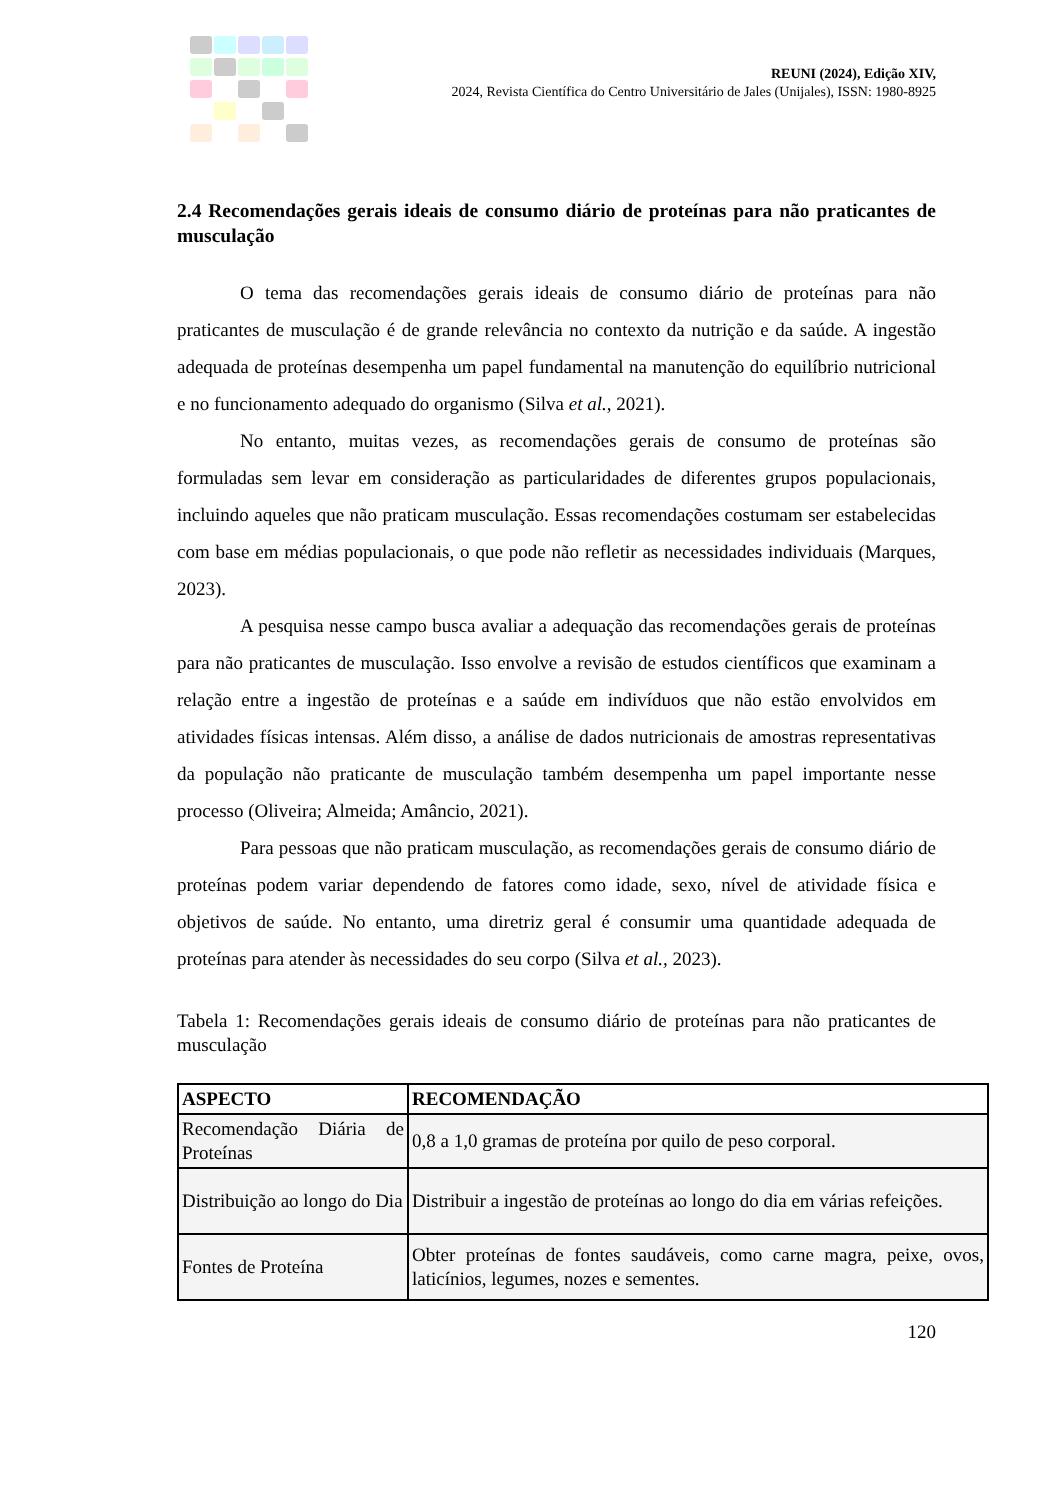REUNI (2024), Edição XIV,
2024, Revista Científica do Centro Universitário de Jales (Unijales), ISSN: 1980-8925
2.4 Recomendações gerais ideais de consumo diário de proteínas para não praticantes de musculação
O tema das recomendações gerais ideais de consumo diário de proteínas para não praticantes de musculação é de grande relevância no contexto da nutrição e da saúde. A ingestão adequada de proteínas desempenha um papel fundamental na manutenção do equilíbrio nutricional e no funcionamento adequado do organismo (Silva et al., 2021).
No entanto, muitas vezes, as recomendações gerais de consumo de proteínas são formuladas sem levar em consideração as particularidades de diferentes grupos populacionais, incluindo aqueles que não praticam musculação. Essas recomendações costumam ser estabelecidas com base em médias populacionais, o que pode não refletir as necessidades individuais (Marques, 2023).
A pesquisa nesse campo busca avaliar a adequação das recomendações gerais de proteínas para não praticantes de musculação. Isso envolve a revisão de estudos científicos que examinam a relação entre a ingestão de proteínas e a saúde em indivíduos que não estão envolvidos em atividades físicas intensas. Além disso, a análise de dados nutricionais de amostras representativas da população não praticante de musculação também desempenha um papel importante nesse processo (Oliveira; Almeida; Amâncio, 2021).
Para pessoas que não praticam musculação, as recomendações gerais de consumo diário de proteínas podem variar dependendo de fatores como idade, sexo, nível de atividade física e objetivos de saúde. No entanto, uma diretriz geral é consumir uma quantidade adequada de proteínas para atender às necessidades do seu corpo (Silva et al., 2023).
Tabela 1: Recomendações gerais ideais de consumo diário de proteínas para não praticantes de musculação
| ASPECTO | RECOMENDAÇÃO |
| --- | --- |
| Recomendação Diária de Proteínas | 0,8 a 1,0 gramas de proteína por quilo de peso corporal. |
| Distribuição ao longo do Dia | Distribuir a ingestão de proteínas ao longo do dia em várias refeições. |
| Fontes de Proteína | Obter proteínas de fontes saudáveis, como carne magra, peixe, ovos, laticínios, legumes, nozes e sementes. |
120